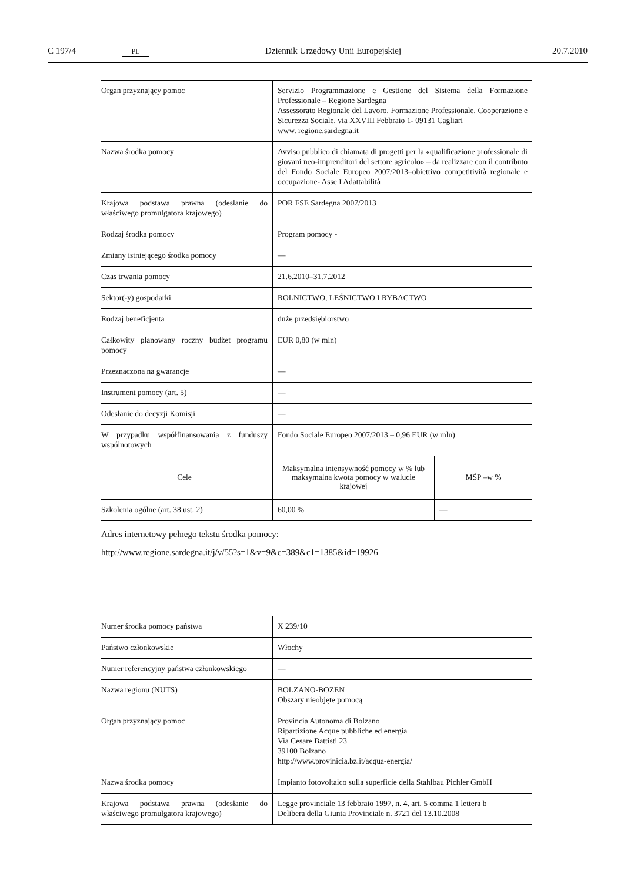C 197/4 PL Dziennik Urzędowy Unii Europejskiej 20.7.2010
| Organ przyznający pomoc | Servizio Programmazione e Gestione del Sistema della Formazione Professionale – Regione Sardegna Assessorato Regionale del Lavoro, Formazione Professionale, Cooperazione e Sicurezza Sociale, via XXVIII Febbraio 1- 09131 Cagliari www. regione.sardegna.it | |
| Nazwa środka pomocy | Avviso pubblico di chiamata di progetti per la «qualificazione professionale di giovani neo-imprenditori del settore agricolo» – da realizzare con il contributo del Fondo Sociale Europeo 2007/2013–obiettivo competitività regionale e occupazione- Asse I Adattabilità | |
| Krajowa podstawa prawna (odesłanie do właściwego promulgatora krajowego) | POR FSE Sardegna 2007/2013 | |
| Rodzaj środka pomocy | Program pomocy - | |
| Zmiany istniejącego środka pomocy | — | |
| Czas trwania pomocy | 21.6.2010–31.7.2012 | |
| Sektor(-y) gospodarki | ROLNICTWO, LEŚNICTWO I RYBACTWO | |
| Rodzaj beneficjenta | duże przedsiębiorstwo | |
| Całkowity planowany roczny budżet programu pomocy | EUR 0,80 (w mln) | |
| Przeznaczona na gwarancje | — | |
| Instrument pomocy (art. 5) | — | |
| Odesłanie do decyzji Komisji | — | |
| W przypadku współfinansowania z funduszy wspólnotowych | Fondo Sociale Europeo 2007/2013 – 0,96 EUR (w mln) | |
| Cele | Maksymalna intensywność pomocy w % lub maksymalna kwota pomocy w walucie krajowej | MŚP –w % |
| Szkolenia ogólne (art. 38 ust. 2) | 60,00 % | — |
Adres internetowy pełnego tekstu środka pomocy:
http://www.regione.sardegna.it/j/v/55?s=1&v=9&c=389&c1=1385&id=19926
| Numer środka pomocy państwa | X 239/10 |
| Państwo członkowskie | Włochy |
| Numer referencyjny państwa członkowskiego | — |
| Nazwa regionu (NUTS) | BOLZANO-BOZEN Obszary nieobjęte pomocą |
| Organ przyznający pomoc | Provincia Autonoma di Bolzano Ripartizione Acque pubbliche ed energia Via Cesare Battisti 23 39100 Bolzano http://www.provinicia.bz.it/acqua-energia/ |
| Nazwa środka pomocy | Impianto fotovoltaico sulla superficie della Stahlbau Pichler GmbH |
| Krajowa podstawa prawna (odesłanie do właściwego promulgatora krajowego) | Legge provinciale 13 febbraio 1997, n. 4, art. 5 comma 1 lettera b Delibera della Giunta Provinciale n. 3721 del 13.10.2008 |